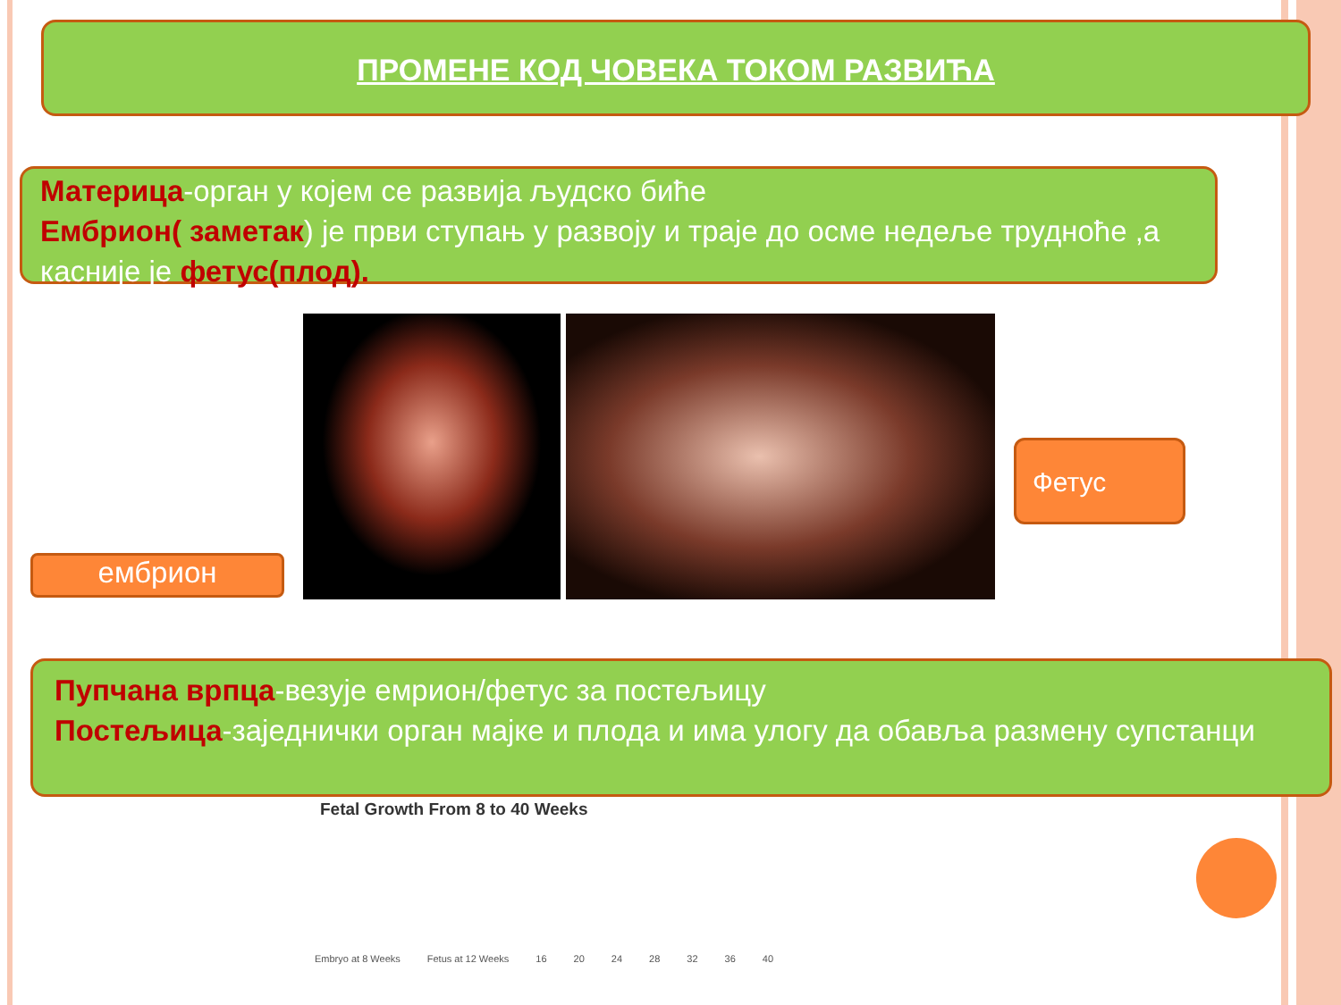ПРОМЕНЕ КОД ЧОВЕКА ТОКОМ РАЗВИЋА
Материца-орган у којем се развија људско биће
Ембрион( заметак) је први ступањ у развоју и траје до осме недеље трудноће ,а касније је фетус(плод).
ембрион
Фетус
Пупчана врпца-везује емрион/фетус за постељицу
Постељица-заједнички орган мајке и плода и има улогу да обавља размену супстанци
Fetal Growth From 8 to 40 Weeks
Embryo at 8 Weeks Fetus at 12 Weeks 16 20 24 28 32 36 40